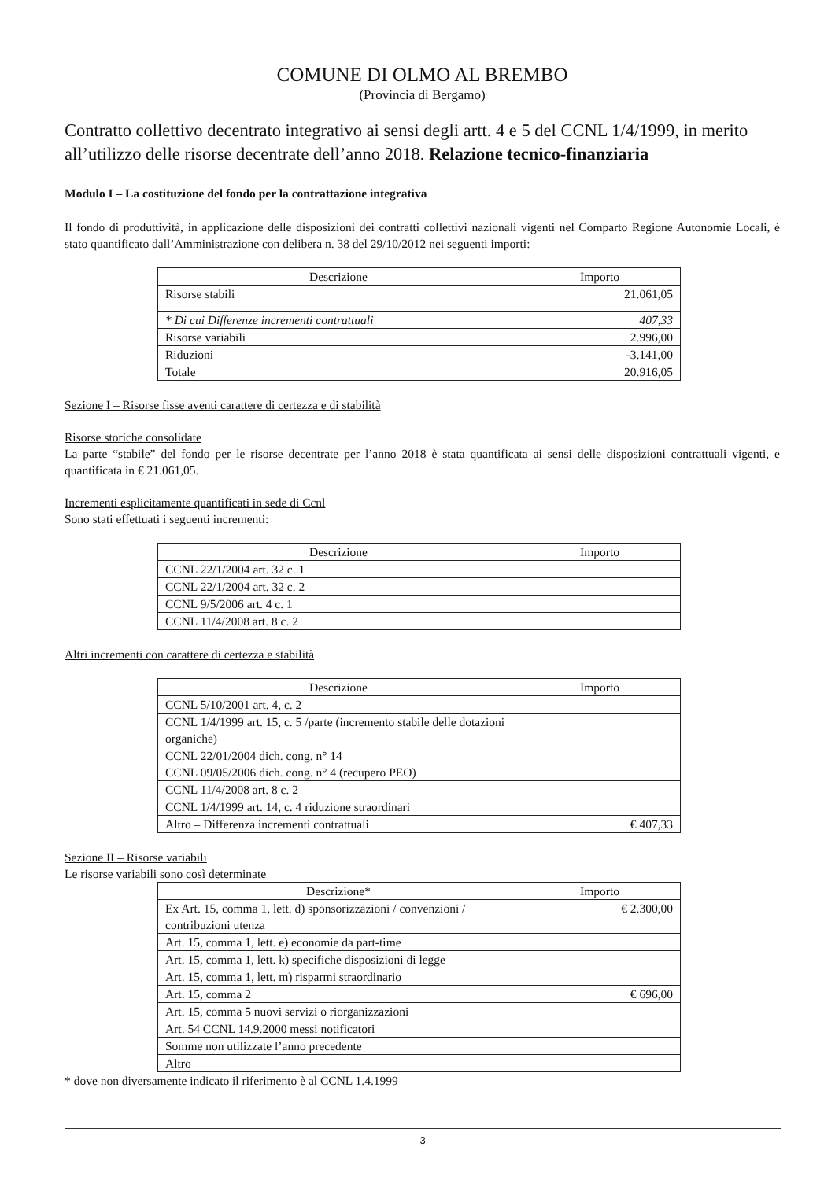COMUNE DI OLMO AL BREMBO
(Provincia di Bergamo)
Contratto collettivo decentrato integrativo ai sensi degli artt. 4 e 5 del CCNL 1/4/1999, in merito all’utilizzo delle risorse decentrate dell’anno 2018. Relazione tecnico-finanziaria
Modulo I – La costituzione del fondo per la contrattazione integrativa
Il fondo di produttività, in applicazione delle disposizioni dei contratti collettivi nazionali vigenti nel Comparto Regione Autonomie Locali, è stato quantificato dall’Amministrazione con delibera n. 38 del 29/10/2012 nei seguenti importi:
| Descrizione | Importo |
| --- | --- |
| Risorse stabili | 21.061,05 |
| * Di cui Differenze incrementi contrattuali | 407,33 |
| Risorse variabili | 2.996,00 |
| Riduzioni | -3.141,00 |
| Totale | 20.916,05 |
Sezione I – Risorse fisse aventi carattere di certezza e di stabilità
Risorse storiche consolidate
La parte “stabile” del fondo per le risorse decentrate per l’anno 2018 è stata quantificata ai sensi delle disposizioni contrattuali vigenti, e quantificata in € 21.061,05.
Incrementi esplicitamente quantificati in sede di Ccnl
Sono stati effettuati i seguenti incrementi:
| Descrizione | Importo |
| --- | --- |
| CCNL 22/1/2004 art. 32 c. 1 | |
| CCNL 22/1/2004 art. 32 c. 2 | |
| CCNL 9/5/2006 art. 4 c. 1 | |
| CCNL 11/4/2008 art. 8 c. 2 | |
Altri incrementi con carattere di certezza e stabilità
| Descrizione | Importo |
| --- | --- |
| CCNL 5/10/2001 art. 4, c. 2 | |
| CCNL 1/4/1999 art. 15, c. 5 /parte (incremento stabile delle dotazioni organiche) | |
| CCNL 22/01/2004 dich. cong. n° 14 CCNL 09/05/2006 dich. cong. n° 4 (recupero PEO) | |
| CCNL 11/4/2008 art. 8 c. 2 | |
| CCNL 1/4/1999 art. 14, c. 4 riduzione straordinari | |
| Altro – Differenza incrementi contrattuali | € 407,33 |
Sezione II – Risorse variabili
Le risorse variabili sono così determinate
| Descrizione* | Importo |
| --- | --- |
| Ex Art. 15, comma 1, lett. d) sponsorizzazioni / convenzioni / contribuzioni utenza | € 2.300,00 |
| Art. 15, comma 1, lett. e) economie da part-time | |
| Art. 15, comma 1, lett. k) specifiche disposizioni di legge | |
| Art. 15, comma 1, lett. m) risparmi straordinario | |
| Art. 15, comma 2 | € 696,00 |
| Art. 15, comma 5 nuovi servizi o riorganizzazioni | |
| Art. 54 CCNL 14.9.2000 messi notificatori | |
| Somme non utilizzate l’anno precedente | |
| Altro | |
* dove non diversamente indicato il riferimento è al CCNL 1.4.1999
3